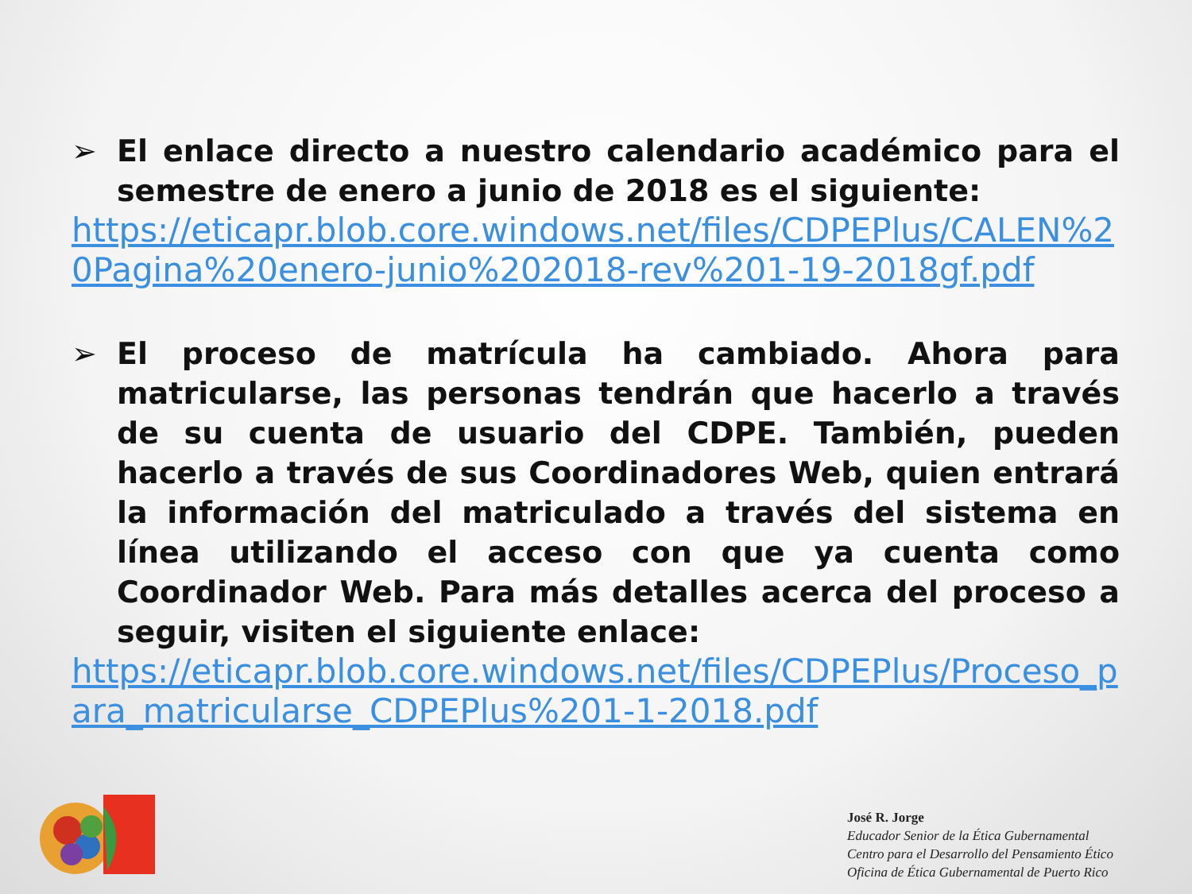➢ El enlace directo a nuestro calendario académico para el semestre de enero a junio de 2018 es el siguiente:
https://eticapr.blob.core.windows.net/files/CDPEPlus/CALEN%20Pagina%20enero-junio%202018-rev%201-19-2018gf.pdf
➢ El proceso de matrícula ha cambiado. Ahora para matricularse, las personas tendrán que hacerlo a través de su cuenta de usuario del CDPE. También, pueden hacerlo a través de sus Coordinadores Web, quien entrará la información del matriculado a través del sistema en línea utilizando el acceso con que ya cuenta como Coordinador Web. Para más detalles acerca del proceso a seguir, visiten el siguiente enlace:
https://eticapr.blob.core.windows.net/files/CDPEPlus/Proceso_para_matricularse_CDPEPlus%201-1-2018.pdf
José R. Jorge
Educador Senior de la Ética Gubernamental
Centro para el Desarrollo del Pensamiento Ético
Oficina de Ética Gubernamental de Puerto Rico